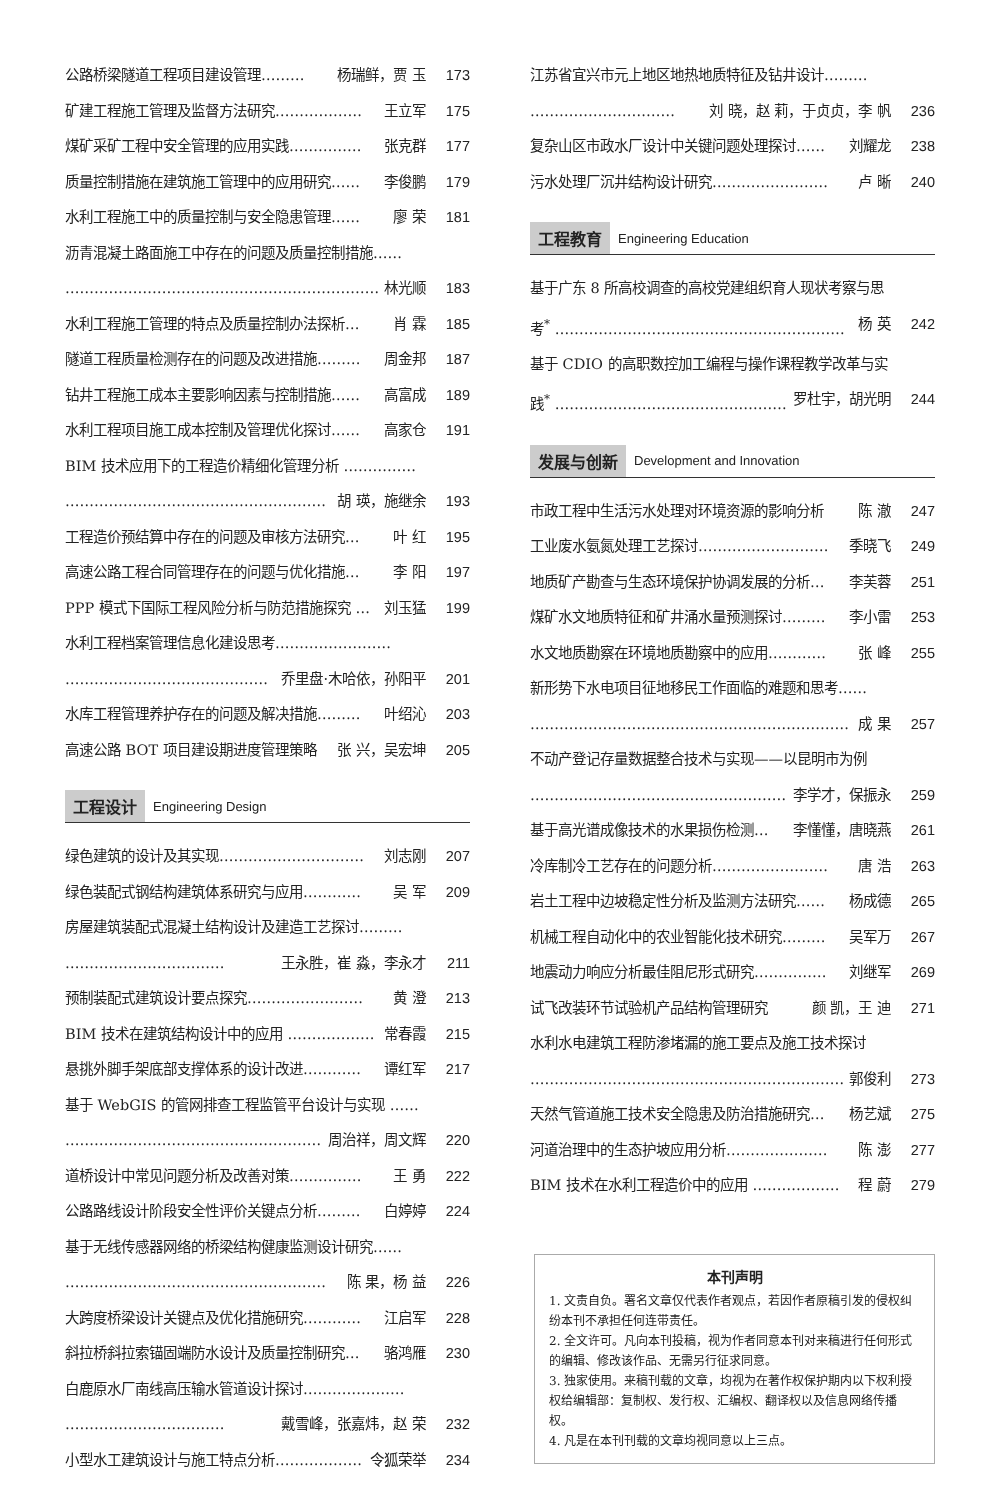公路桥梁隧道工程项目建设管理……… 杨瑞鲜，贾 玉 173
矿建工程施工管理及监督方法研究……………… 王立军 175
煤矿采矿工程中安全管理的应用实践…………… 张克群 177
质量控制措施在建筑施工管理中的应用研究…… 李俊鹏 179
水利工程施工中的质量控制与安全隐患管理…… 廖 荣 181
沥青混凝土路面施工中存在的问题及质量控制措施……
………………………………………………………… 林光顺 183
水利工程施工管理的特点及质量控制办法探析… 肖 霖 185
隧道工程质量检测存在的问题及改进措施……… 周金邦 187
钻井工程施工成本主要影响因素与控制措施…… 高富成 189
水利工程项目施工成本控制及管理优化探讨…… 高家仓 191
BIM 技术应用下的工程造价精细化管理分析 ……………
……………………………………………… 胡 瑛，施继余 193
工程造价预结算中存在的问题及审核方法研究… 叶 红 195
高速公路工程合同管理存在的问题与优化措施… 李 阳 197
PPP 模式下国际工程风险分析与防范措施探究 … 刘玉猛 199
水利工程档案管理信息化建设思考……………………
…………………………………… 乔里盘·木哈依，孙阳平 201
水库工程管理养护存在的问题及解决措施……… 叶绍沁 203
高速公路 BOT 项目建设期进度管理策略 张 兴，吴宏坤 205
工程设计 Engineering Design
绿色建筑的设计及其实现………………………… 刘志刚 207
绿色装配式钢结构建筑体系研究与应用………… 吴 军 209
房屋建筑装配式混凝土结构设计及建造工艺探讨………
…………………………… 王永胜，崔 淼，李永才 211
预制装配式建筑设计要点探究…………………… 黄 澄 213
BIM 技术在建筑结构设计中的应用 ……………… 常春霞 215
悬挑外脚手架底部支撑体系的设计改进………… 谭红军 217
基于 WebGIS 的管网排查工程监管平台设计与实现 ……
……………………………………………… 周治祥，周文辉 220
道桥设计中常见问题分析及改善对策…………… 王 勇 222
公路路线设计阶段安全性评价关键点分析……… 白婷婷 224
基于无线传感器网络的桥梁结构健康监测设计研究……
……………………………………………… 陈 果，杨 益 226
大跨度桥梁设计关键点及优化措施研究………… 江启军 228
斜拉桥斜拉索锚固端防水设计及质量控制研究… 骆鸿雁 230
白鹿原水厂南线高压输水管道设计探讨…………………
…………………………… 戴雪峰，张嘉炜，赵 荣 232
小型水工建筑设计与施工特点分析……………… 令狐荣举 234
江苏省宜兴市元上地区地热地质特征及钻井设计………
………………………… 刘 晓，赵 莉，于贞贞，李 帆 236
复杂山区市政水厂设计中关键问题处理探讨…… 刘耀龙 238
污水处理厂沉井结构设计研究…………………… 卢 晰 240
工程教育 Engineering Education
基于广东 8 所高校调查的高校党建组织育人现状考察与思
考<sup>*</sup> …………………………………………………… 杨 英 242
基于 CDIO 的高职数控加工编程与操作课程教学改革与实
践<sup>*</sup> …………………………………………… 罗杜宇，胡光明 244
发展与创新 Development and Innovation
市政工程中生活污水处理对环境资源的影响分析 陈 澈 247
工业废水氨氮处理工艺探讨……………………… 季晓飞 249
地质矿产勘查与生态环境保护协调发展的分析… 李芙蓉 251
煤矿水文地质特征和矿井涌水量预测探讨……… 李小雷 253
水文地质勘察在环境地质勘察中的应用………… 张 峰 255
新形势下水电项目征地移民工作面临的难题和思考……
………………………………………………………… 成 果 257
不动产登记存量数据整合技术与实现——以昆明市为例
……………………………………………… 李学才，保振永 259
基于高光谱成像技术的水果损伤检测… 李懂懂，唐晓燕 261
冷库制冷工艺存在的问题分析…………………… 唐 浩 263
岩土工程中边坡稳定性分析及监测方法研究…… 杨成德 265
机械工程自动化中的农业智能化技术研究……… 吴军万 267
地震动力响应分析最佳阻尼形式研究…………… 刘继军 269
试飞改装环节试验机产品结构管理研究 颜 凯，王 迪 271
水利水电建筑工程防渗堵漏的施工要点及施工技术探讨
………………………………………………………… 郭俊利 273
天然气管道施工技术安全隐患及防治措施研究… 杨艺斌 275
河道治理中的生态护坡应用分析………………… 陈 澎 277
BIM 技术在水利工程造价中的应用 ……………… 程 蔚 279
本刊声明
1. 文责自负。署名文章仅代表作者观点，若因作者原稿引发的侵权纠纷本刊不承担任何连带责任。
2. 全文许可。凡向本刊投稿，视为作者同意本刊对来稿进行任何形式的编辑、修改该作品、无需另行征求同意。
3. 独家使用。来稿刊载的文章，均视为在著作权保护期内以下权利授权给编辑部：复制权、发行权、汇编权、翻译权以及信息网络传播权。
4. 凡是在本刊刊载的文章均视同意以上三点。